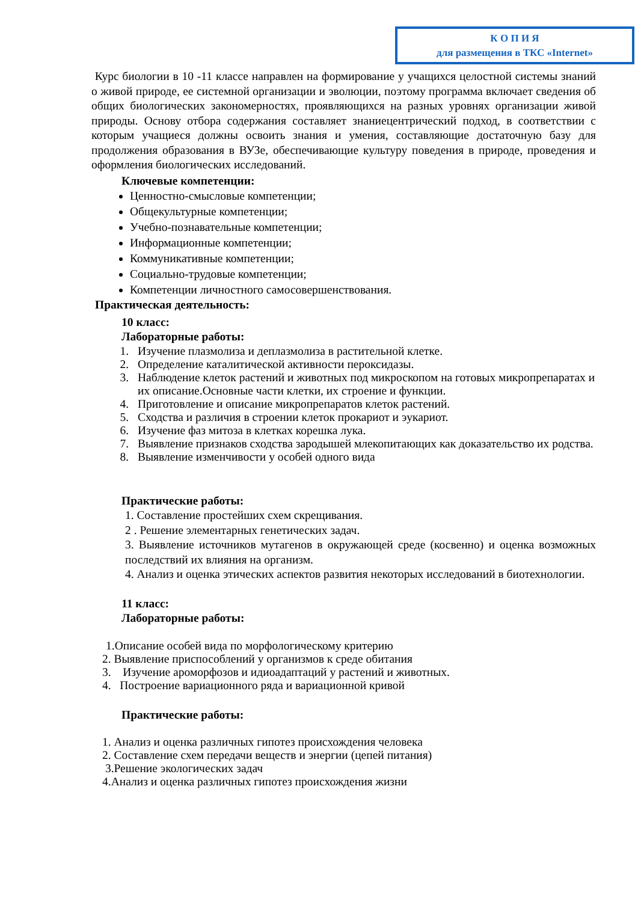К О П И Я
для размещения в ТКС «Internet»
Курс биологии в 10 -11 классе направлен на формирование у учащихся целостной системы знаний о живой природе, ее системной организации и эволюции, поэтому программа включает сведения об общих биологических закономерностях, проявляющихся на разных уровнях организации живой природы. Основу отбора содержания составляет знаниецентрический подход, в соответствии с которым учащиеся должны освоить знания и умения, составляющие достаточную базу для продолжения образования в ВУЗе, обеспечивающие культуру поведения в природе, проведения и оформления биологических исследований.
Ключевые компетенции:
Ценностно-смысловые компетенции;
Общекультурные компетенции;
Учебно-познавательные компетенции;
Информационные компетенции;
Коммуникативные компетенции;
Социально-трудовые компетенции;
Компетенции личностного самосовершенствования.
Практическая деятельность:
10 класс:
Лабораторные работы:
1. Изучение плазмолиза и деплазмолиза в растительной клетке.
2. Определение каталитической активности пероксидазы.
3. Наблюдение клеток растений и животных под микроскопом на готовых микропрепаратах и их описание.Основные части клетки, их строение и функции.
4. Приготовление и описание микропрепаратов клеток растений.
5. Сходства и различия в строении клеток прокариот и эукариот.
6. Изучение фаз митоза в клетках корешка лука.
7. Выявление признаков сходства зародышей млекопитающих как доказательство их родства.
8. Выявление изменчивости у особей одного вида
Практические работы:
1. Составление простейших схем скрещивания.
2 . Решение элементарных генетических задач.
3. Выявление источников мутагенов в окружающей среде (косвенно) и оценка возможных последствий их влияния на организм.
4. Анализ и оценка этических аспектов развития некоторых исследований в биотехнологии.
11 класс:
Лабораторные работы:
1.Описание особей вида по морфологическому критерию
2. Выявление приспособлений у организмов к среде обитания
3. Изучение ароморфозов и идиоадаптаций у растений и животных.
4. Построение вариационного ряда и вариационной кривой
Практические работы:
1. Анализ и оценка различных гипотез происхождения человека
2. Составление схем передачи веществ и энергии (цепей питания)
3.Решение экологических задач
4.Анализ и оценка различных гипотез происхождения жизни